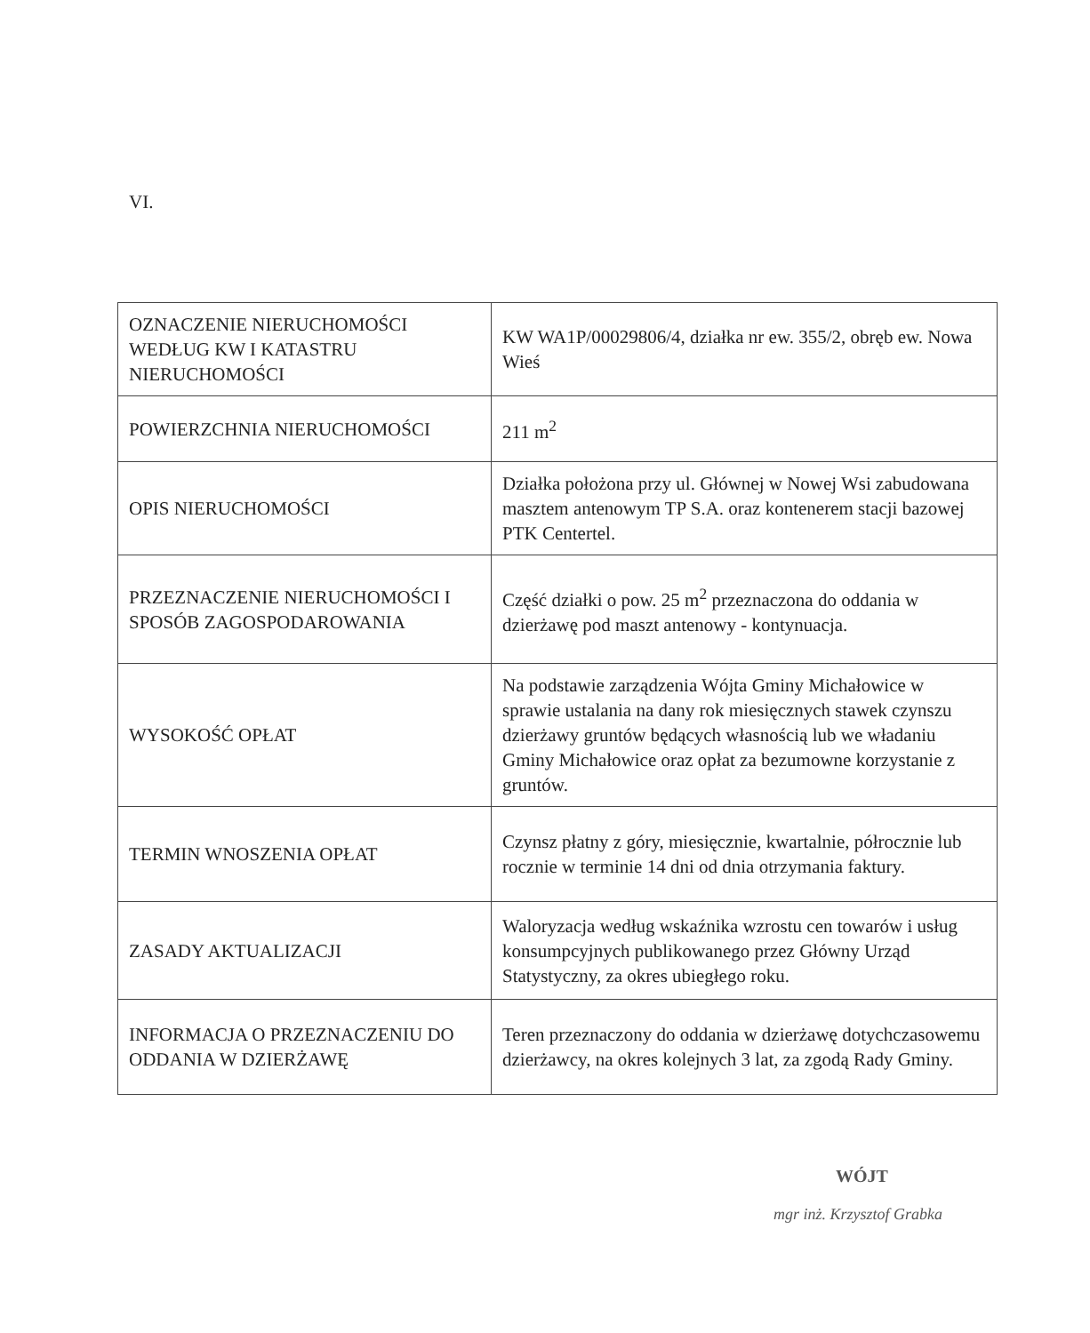VI.
| OZNACZENIE NIERUCHOMOŚCI WEDŁUG KW I KATASTRU NIERUCHOMOŚCI | KW WA1P/00029806/4, działka nr ew. 355/2, obręb ew. Nowa Wieś |
| POWIERZCHNIA NIERUCHOMOŚCI | 211 m<sup>2</sup> |
| OPIS NIERUCHOMOŚCI | Działka położona przy ul. Głównej w Nowej Wsi zabudowana masztem antenowym TP S.A. oraz kontenerem stacji bazowej PTK Centertel. |
| PRZEZNACZENIE NIERUCHOMOŚCI I SPOSÓB ZAGOSPODAROWANIA | Część działki o pow. 25 m<sup>2</sup> przeznaczona do oddania w dzierżawę pod maszt antenowy - kontynuacja. |
| WYSOKOŚĆ OPŁAT | Na podstawie zarządzenia Wójta Gminy Michałowice w sprawie ustalania na dany rok miesięcznych stawek czynszu dzierżawy gruntów będących własnością lub we władaniu Gminy Michałowice oraz opłat za bezumowne korzystanie z gruntów. |
| TERMIN WNOSZENIA OPŁAT | Czynsz płatny z góry, miesięcznie, kwartalnie, półrocznie lub rocznie w terminie 14 dni od dnia otrzymania faktury. |
| ZASADY AKTUALIZACJI | Waloryzacja według wskaźnika wzrostu cen towarów i usług konsumpcyjnych publikowanego przez Główny Urząd Statystyczny, za okres ubiegłego roku. |
| INFORMACJA O PRZEZNACZENIU DO ODDANIA W DZIERŻAWĘ | Teren przeznaczony do oddania w dzierżawę dotychczasowemu dzierżawcy, na okres kolejnych 3 lat, za zgodą Rady Gminy. |
WÓJT
mgr inż. Krzysztof Grabka